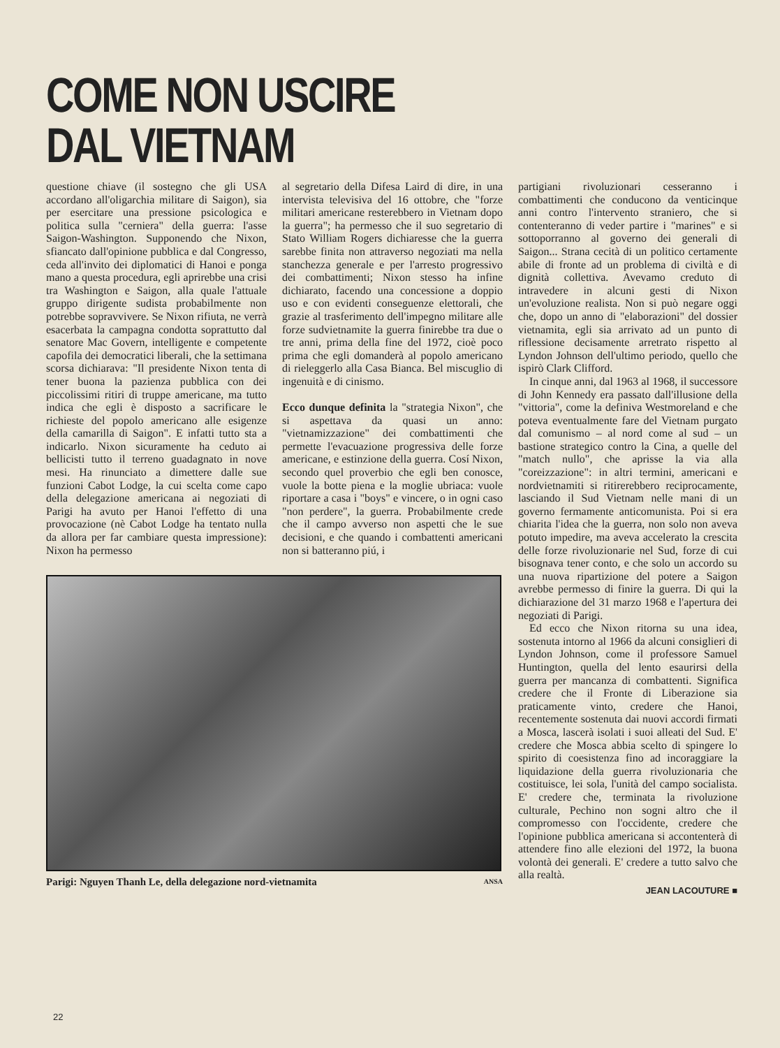COME NON USCIRE
DAL VIETNAM
questione chiave (il sostegno che gli USA accordano all'oligarchia militare di Saigon), sia per esercitare una pressione psicologica e politica sulla "cerniera" della guerra: l'asse Saigon-Washington. Supponendo che Nixon, sfiancato dall'opinione pubblica e dal Congresso, ceda all'invito dei diplomatici di Hanoi e ponga mano a questa procedura, egli aprirebbe una crisi tra Washington e Saigon, alla quale l'attuale gruppo dirigente sudista probabilmente non potrebbe sopravvivere. Se Nixon rifiuta, ne verrà esacerbata la campagna condotta soprattutto dal senatore Mac Govern, intelligente e competente capofila dei democratici liberali, che la settimana scorsa dichiarava: "Il presidente Nixon tenta di tener buona la pazienza pubblica con dei piccolissimi ritiri di truppe americane, ma tutto indica che egli è disposto a sacrificare le richieste del popolo americano alle esigenze della camarilla di Saigon". E infatti tutto sta a indicarlo. Nixon sicuramente ha ceduto ai bellicisti tutto il terreno guadagnato in nove mesi. Ha rinunciato a dimettere dalle sue funzioni Cabot Lodge, la cui scelta come capo della delegazione americana ai negoziati di Parigi ha avuto per Hanoi l'effetto di una provocazione (nè Cabot Lodge ha tentato nulla da allora per far cambiare questa impressione): Nixon ha permesso
al segretario della Difesa Laird di dire, in una intervista televisiva del 16 ottobre, che "forze militari americane resterebbero in Vietnam dopo la guerra"; ha permesso che il suo segretario di Stato William Rogers dichiaresse che la guerra sarebbe finita non attraverso negoziati ma nella stanchezza generale e per l'arresto progressivo dei combattimenti; Nixon stesso ha infine dichiarato, facendo una concessione a doppio uso e con evidenti conseguenze elettorali, che grazie al trasferimento dell'impegno militare alle forze sudvietnamite la guerra finirebbe tra due o tre anni, prima della fine del 1972, cioè poco prima che egli domanderà al popolo americano di rieleggerlo alla Casa Bianca. Bel miscuglio di ingenuità e di cinismo.
Ecco dunque definita la "strategia Nixon", che si aspettava da quasi un anno: "vietnamizzazione" dei combattimenti che permette l'evacuazione progressiva delle forze americane, e estinzione della guerra. Cosí Nixon, secondo quel proverbio che egli ben conosce, vuole la botte piena e la moglie ubriaca: vuole riportare a casa i "boys" e vincere, o in ogni caso "non perdere", la guerra. Probabilmente crede che il campo avverso non aspetti che le sue decisioni, e che quando i combattenti americani non si batteranno piú, i
Parigi: Nguyen Thanh Le, della delegazione nord-vietnamita ANSA
partigiani rivoluzionari cesseranno i combattimenti che conducono da venticinque anni contro l'intervento straniero, che si contenteranno di veder partire i "marines" e si sottoporranno al governo dei generali di Saigon... Strana cecità di un politico certamente abile di fronte ad un problema di civiltà e di dignità collettiva. Avevamo creduto di intravedere in alcuni gesti di Nixon un'evoluzione realista. Non si può negare oggi che, dopo un anno di "elaborazioni" del dossier vietnamita, egli sia arrivato ad un punto di riflessione decisamente arretrato rispetto al Lyndon Johnson dell'ultimo periodo, quello che ispirò Clark Clifford.
In cinque anni, dal 1963 al 1968, il successore di John Kennedy era passato dall'illusione della "vittoria", come la definiva Westmoreland e che poteva eventualmente fare del Vietnam purgato dal comunismo – al nord come al sud – un bastione strategico contro la Cina, a quelle del "match nullo", che aprisse la via alla "coreizzazione": in altri termini, americani e nordvietnamiti si ritirerebbero reciprocamente, lasciando il Sud Vietnam nelle mani di un governo fermamente anticomunista. Poi si era chiarita l'idea che la guerra, non solo non aveva potuto impedire, ma aveva accelerato la crescita delle forze rivoluzionarie nel Sud, forze di cui bisognava tener conto, e che solo un accordo su una nuova ripartizione del potere a Saigon avrebbe permesso di finire la guerra. Di qui la dichiarazione del 31 marzo 1968 e l'apertura dei negoziati di Parigi.
Ed ecco che Nixon ritorna su una idea, sostenuta intorno al 1966 da alcuni consiglieri di Lyndon Johnson, come il professore Samuel Huntington, quella del lento esaurirsi della guerra per mancanza di combattenti. Significa credere che il Fronte di Liberazione sia praticamente vinto, credere che Hanoi, recentemente sostenuta dai nuovi accordi firmati a Mosca, lascerà isolati i suoi alleati del Sud. E' credere che Mosca abbia scelto di spingere lo spirito di coesistenza fino ad incoraggiare la liquidazione della guerra rivoluzionaria che costituisce, lei sola, l'unità del campo socialista. E' credere che, terminata la rivoluzione culturale, Pechino non sogni altro che il compromesso con l'occidente, credere che l'opinione pubblica americana si accontenterà di attendere fino alle elezioni del 1972, la buona volontà dei generali. E' credere a tutto salvo che alla realtà.
JEAN LACOUTURE ■
22